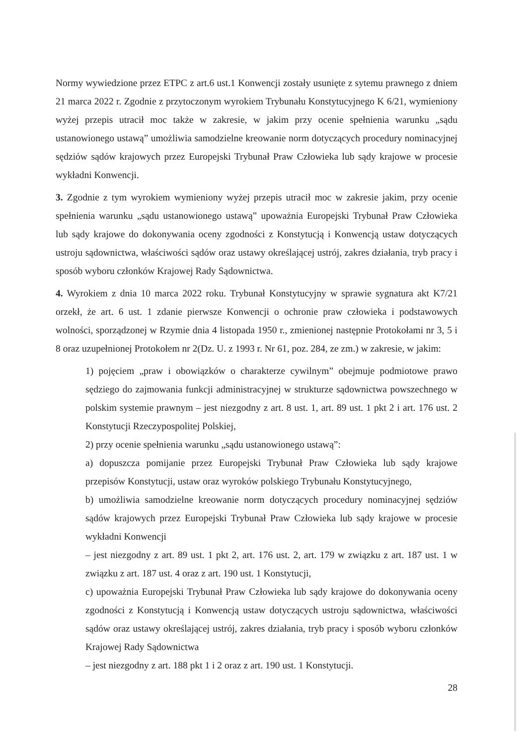Normy wywiedzione przez ETPC z art.6 ust.1 Konwencji zostały usunięte z sytemu prawnego z dniem 21 marca 2022 r. Zgodnie z przytoczonym wyrokiem Trybunału Konstytucyjnego K 6/21, wymieniony wyżej przepis utracił moc także w zakresie, w jakim przy ocenie spełnienia warunku „sądu ustanowionego ustawą” umożliwia samodzielne kreowanie norm dotyczących procedury nominacyjnej sędziów sądów krajowych przez Europejski Trybunał Praw Człowieka lub sądy krajowe w procesie wykładni Konwencji.
3. Zgodnie z tym wyrokiem wymieniony wyżej przepis utracił moc w zakresie jakim, przy ocenie spełnienia warunku „sądu ustanowionego ustawą” upoważnia Europejski Trybunał Praw Człowieka lub sądy krajowe do dokonywania oceny zgodności z Konstytucją i Konwencją ustaw dotyczących ustroju sądownictwa, właściwości sądów oraz ustawy określającej ustrój, zakres działania, tryb pracy i sposób wyboru członków Krajowej Rady Sądownictwa.
4. Wyrokiem z dnia 10 marca 2022 roku. Trybunał Konstytucyjny w sprawie sygnatura akt K7/21 orzekł, że art. 6 ust. 1 zdanie pierwsze Konwencji o ochronie praw człowieka i podstawowych wolności, sporządzonej w Rzymie dnia 4 listopada 1950 r., zmienionej następnie Protokołami nr 3, 5 i 8 oraz uzupełnionej Protokołem nr 2(Dz. U. z 1993 r. Nr 61, poz. 284, ze zm.) w zakresie, w jakim:
1) pojęciem „praw i obowiązków o charakterze cywilnym” obejmuje podmiotowe prawo sędziego do zajmowania funkcji administracyjnej w strukturze sądownictwa powszechnego w polskim systemie prawnym – jest niezgodny z art. 8 ust. 1, art. 89 ust. 1 pkt 2 i art. 176 ust. 2 Konstytucji Rzeczypospolitej Polskiej,
2) przy ocenie spełnienia warunku „sądu ustanowionego ustawą”:
a) dopuszcza pomijanie przez Europejski Trybunał Praw Człowieka lub sądy krajowe przepisów Konstytucji, ustaw oraz wyroków polskiego Trybunału Konstytucyjnego,
b) umożliwia samodzielne kreowanie norm dotyczących procedury nominacyjnej sędziów sądów krajowych przez Europejski Trybunał Praw Człowieka lub sądy krajowe w procesie wykładni Konwencji
– jest niezgodny z art. 89 ust. 1 pkt 2, art. 176 ust. 2, art. 179 w związku z art. 187 ust. 1 w związku z art. 187 ust. 4 oraz z art. 190 ust. 1 Konstytucji,
c) upoważnia Europejski Trybunał Praw Człowieka lub sądy krajowe do dokonywania oceny zgodności z Konstytucją i Konwencją ustaw dotyczących ustroju sądownictwa, właściwości sądów oraz ustawy określającej ustrój, zakres działania, tryb pracy i sposób wyboru członków Krajowej Rady Sądownictwa
– jest niezgodny z art. 188 pkt 1 i 2 oraz z art. 190 ust. 1 Konstytucji.
28